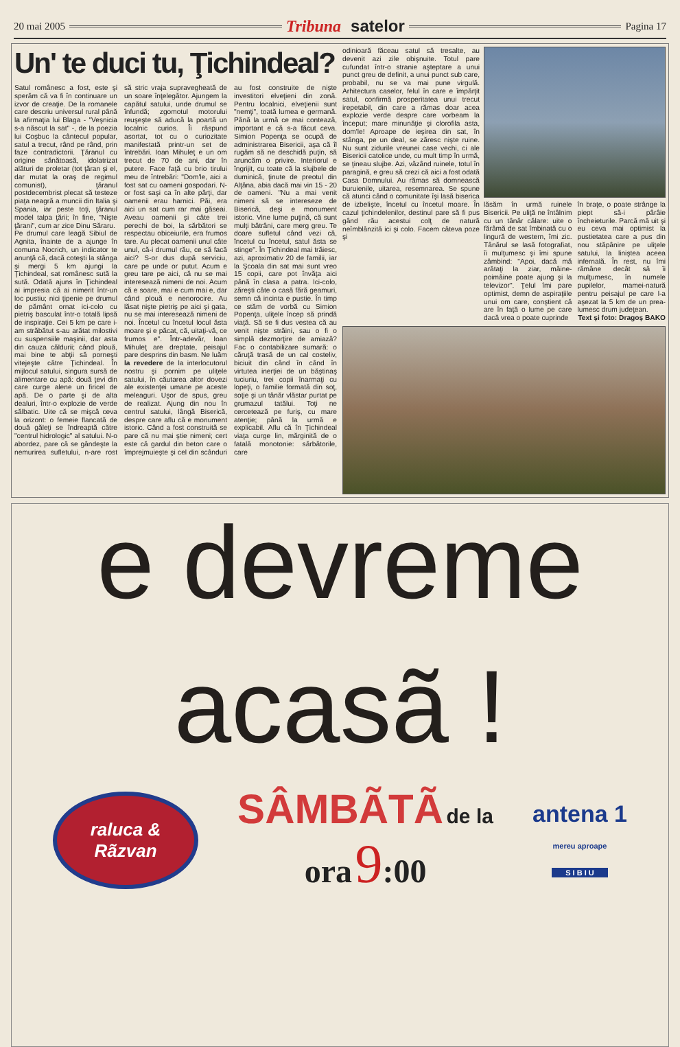20 mai 2005 Tribuna satelor Pagina 17
Un' te duci tu, Ţichindeal?
Satul românesc a fost, este şi sperăm că va fi în continuare un izvor de creaţie. De la romanele care descriu universul rural până la afirmaţia lui Blaga - "Veşnicia s-a născut la sat" -, de la poezia lui Coşbuc la cântecul popular, satul a trecut, rând pe rând, prin faze contradictorii. Ţăranul cu origine sănătoasă, idolatrizat alături de proletar (tot ţăran şi el, dar mutat la oraş de regimul comunist), ţăranul postdecembrist plecat să testeze piaţa neagră a muncii din Italia şi Spania, iar peste toţi, ţăranul model talpa ţării; în fine, "Nişte ţărani", cum ar zice Dinu Săraru.
Pe drumul care leagă Sibiul de Agnita, înainte de a ajunge în comuna Nocrich, un indicator te anunţă că, dacă coteşti la stânga şi mergi 5 km ajungi la Ţichindeal, sat românesc sută la sută. Odată ajuns în Ţichindeal ai impresia că ai nimerit într-un loc pustiu; nici ţipenie pe drumul de pământ ornat ici-colo cu pietriş basculat într-o totală lipsă de inspiraţie. Cei 5 km pe care i-am străbătut s-au arătat milostivi cu suspensiile maşinii, dar asta din cauza căldurii; când plouă, mai bine te abţii să porneşti vitejeşte către Ţichindeal. În mijlocul satului, singura sursă de alimentare cu apă: două ţevi din care curge alene un firicel de apă. De o parte şi de alta dealuri, într-o explozie de verde sălbatic. Uite că se mişcă ceva la orizont: o femeie flancată de două găleţi se îndreaptă către "centrul hidrologic" al satului. N-o abordez, pare că se gândeşte la nemurirea sufletului, n-are rost să stric vraja supravegheată de un soare înţelegător. Ajungem la capătul satului, unde drumul se înfundă; zgomotul motorului reuşeşte să aducă la poartă un localnic curios. Îi răspund asortat, tot cu o curiozitate manifestată printr-un set de întrebări. Ioan Mihuleţ e un om trecut de 70 de ani, dar în putere. Face faţă cu brio tirului meu de întrebări: "Dom'le, aici a fost sat cu oameni gospodari. N-or fost saşi ca în alte părţi, dar oamenii erau harnici. Păi, era aici un sat cum rar mai găseai. Aveau oamenii şi câte trei perechi de boi, la sărbători se respectau obiceiurile, era frumos tare. Au plecat oamenii unul câte unul, că-i drumul rău, ce să facă aici? S-or dus după serviciu, care pe unde or putut. Acum e greu tare pe aici, că nu se mai interesează nimeni de noi. Acum că e soare, mai e cum mai e, dar când plouă e nenorocire. Au lăsat nişte pietriş pe aici şi gata, nu se mai interesează nimeni de noi. Încetul cu încetul locul ăsta moare şi e păcat, că, uitaţi-vă, ce frumos e". Într-adevăr, Ioan Mihuleţ are dreptate, peisajul pare desprins din basm. Ne luăm la revedere de la interlocutorul nostru şi pornim pe uliţele satului, în căutarea altor dovezi ale existenţei umane pe aceste meleaguri. Uşor de spus, greu de realizat. Ajung din nou în centrul satului, lângă Biserică, despre care aflu că e monument istoric. Când a fost construită se pare că nu mai ştie nimeni; cert este că gardul din beton care o împrejmuieşte şi cel din scânduri au fost construite de nişte investitori elveţieni din zonă. Pentru localnici, elveţienii sunt "nemţi", toată lumea e germană. Până la urmă ce mai contează, important e că s-a făcut ceva. Simion Popenţa se ocupă de administrarea Bisericii, aşa că îl rugăm să ne deschidă puţin, să aruncăm o privire. Interiorul e îngrijit, cu toate că la slujbele de duminică, ţinute de preotul din Alţâna, abia dacă mai vin 15 - 20 de oameni. "Nu a mai venit nimeni să se intereseze de Biserică, deşi e monument istoric. Vine lume puţină, că sunt mulţi bătrâni, care merg greu. Te doare sufletul când vezi că, încetul cu încetul, satul ăsta se stinge". În Ţichindeal mai trăiesc, azi, aproximativ 20 de familii, iar la Şcoala din sat mai sunt vreo 15 copii, care pot învăţa aici până în clasa a patra. Ici-colo, zăreşti câte o casă fără geamuri, semn că incinta e pustie. În timp ce stăm de vorbă cu Simion Popenţa, uliţele încep să prindă viaţă. Să se fi dus vestea că au venit nişte străini, sau o fi o simplă dezmorţire de amiază? Fac o contabilizare sumară: o căruţă trasă de un cal costeliv, biciuit din când în când în virtutea inerţiei de un băştinaş tuciuriu, trei copii înarmaţi cu lopeţi, o familie formată din soţ, soţie şi un tânăr vlăstar purtat pe grumazul tatălui. Toţi ne cercetează pe furiş, cu mare atenţie; până la urmă e explicabil. Aflu că în Ţichindeal viaţa curge lin, mărginită de o fatală monotonie: sărbătorile, care
odinioară făceau satul să tresalte, au devenit azi zile obişnuite. Totul pare cufundat într-o stranie aşteptare a unui punct greu de definit, a unui punct sub care, probabil, nu se va mai pune virgulă. Arhitectura caselor, felul în care e împărţit satul, confirmă prosperitatea unui trecut irepetabil, din care a rămas doar acea explozie verde despre care vorbeam la început; mare minunăţie şi clorofila asta, dom'le! Aproape de ieşirea din sat, în stânga, pe un deal, se zăresc nişte ruine. Nu sunt zidurile vreunei case vechi, ci ale Bisericii catolice unde, cu mult timp în urmă, se ţineau slujbe. Azi, văzând ruinele, totul în paragină, e greu să crezi că aici a fost odată Casa Domnului. Au rămas să domnească buruienile, uitarea, resemnarea. Se spune că atunci când o comunitate îşi lasă biserica de izbelişte, încetul cu încetul moare. În cazul ţichindelenilor, destinul pare să fi pus gând rău acestui colţ de natură neîmblânzită ici şi colo. Facem câteva poze şi
lăsăm în urmă ruinele Bisericii. Pe uliţă ne întâlnim cu un tânăr călare: uite o fărâmă de sat îmbinată cu o lingură de western, îmi zic. Tânărul se lasă fotografiat, îi mulţumesc şi îmi spune zâmbind: "Apoi, dacă mă arătaţi la ziar, mâine-poimâine poate ajung şi la televizor". Ţelul îmi pare optimist, demn de aspiraţiile unui om care, conştient că are în faţă o lume pe care dacă vrea o poate cuprinde
în braţe, o poate strânge la piept să-i pârâie încheieturile. Parcă mă uit şi eu ceva mai optimist la pustietatea care a pus din nou stăpânire pe uliţele satului, la liniştea aceea infernală. În rest, nu îmi rămâne decât să îi mulţumesc, în numele pupilelor, mamei-natură pentru peisajul pe care l-a aşezat la 5 km de un prea-lumesc drum judeţean.
Text şi foto: Dragoş BAKO
e devreme
acasã !
raluca & Rãzvan
SÂMBÃTÃ de la
ora 9:00
antena 1
mereu aproape
S I B I U